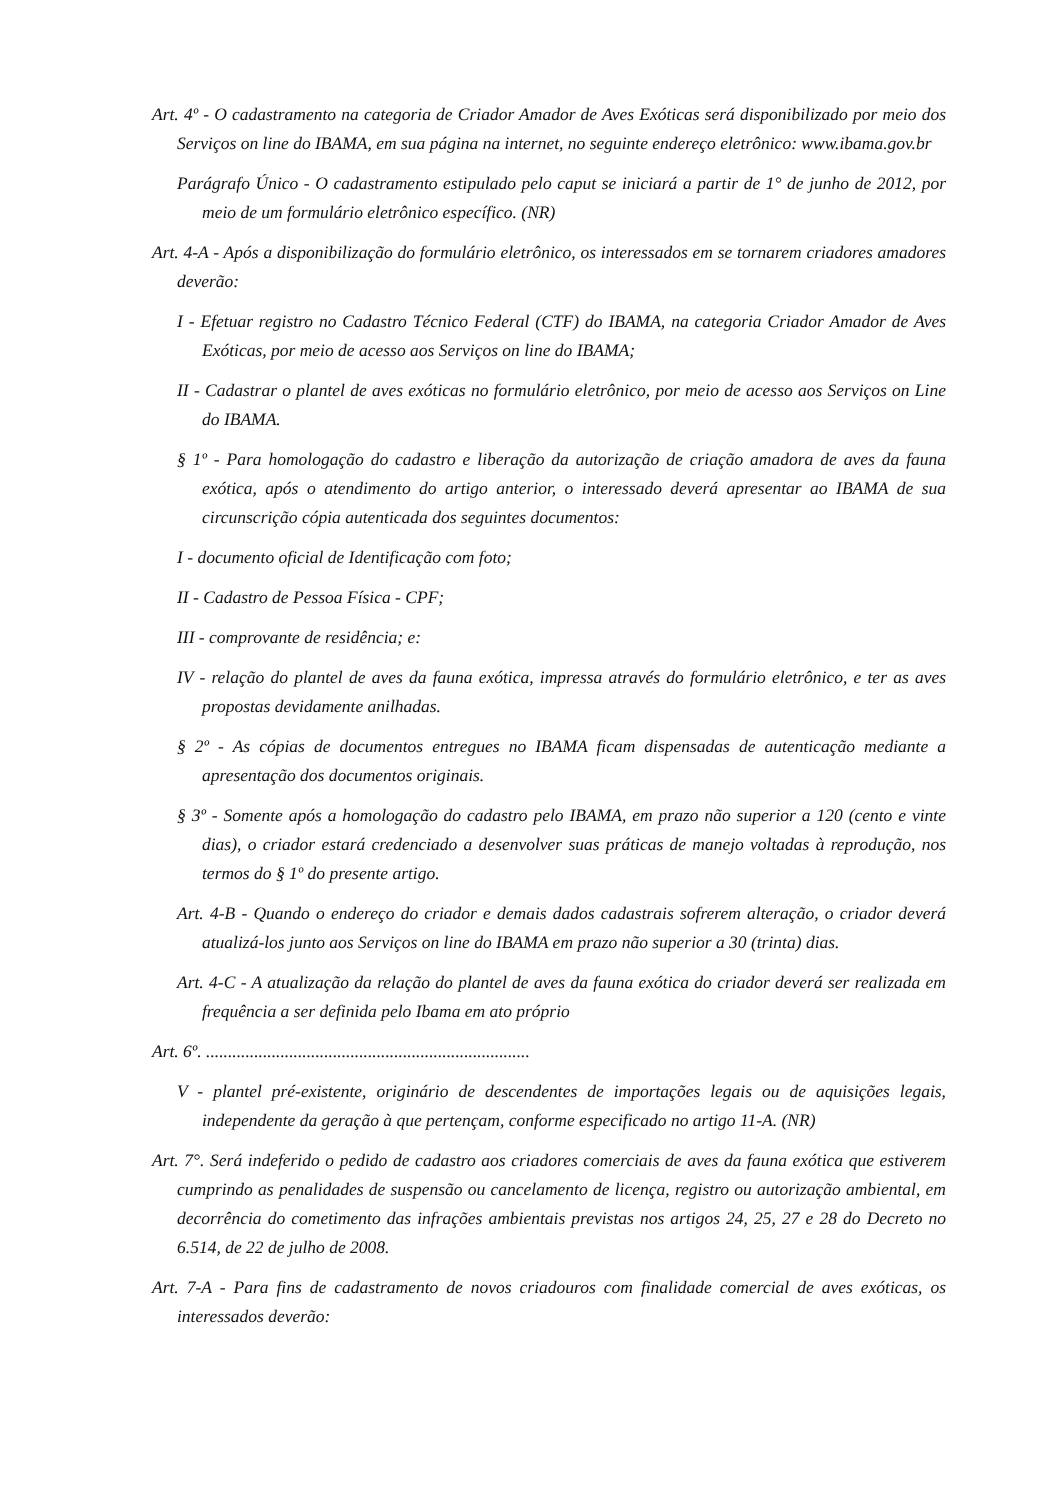Art. 4º - O cadastramento na categoria de Criador Amador de Aves Exóticas será disponibilizado por meio dos Serviços on line do IBAMA, em sua página na internet, no seguinte endereço eletrônico: www.ibama.gov.br
Parágrafo Único - O cadastramento estipulado pelo caput se iniciará a partir de 1° de junho de 2012, por meio de um formulário eletrônico específico. (NR)
Art. 4-A - Após a disponibilização do formulário eletrônico, os interessados em se tornarem criadores amadores deverão:
I - Efetuar registro no Cadastro Técnico Federal (CTF) do IBAMA, na categoria Criador Amador de Aves Exóticas, por meio de acesso aos Serviços on line do IBAMA;
II - Cadastrar o plantel de aves exóticas no formulário eletrônico, por meio de acesso aos Serviços on Line do IBAMA.
§ 1º - Para homologação do cadastro e liberação da autorização de criação amadora de aves da fauna exótica, após o atendimento do artigo anterior, o interessado deverá apresentar ao IBAMA de sua circunscrição cópia autenticada dos seguintes documentos:
I - documento oficial de Identificação com foto;
II - Cadastro de Pessoa Física - CPF;
III - comprovante de residência; e:
IV - relação do plantel de aves da fauna exótica, impressa através do formulário eletrônico, e ter as aves propostas devidamente anilhadas.
§ 2º - As cópias de documentos entregues no IBAMA ficam dispensadas de autenticação mediante a apresentação dos documentos originais.
§ 3º - Somente após a homologação do cadastro pelo IBAMA, em prazo não superior a 120 (cento e vinte dias), o criador estará credenciado a desenvolver suas práticas de manejo voltadas à reprodução, nos termos do § 1º do presente artigo.
Art. 4-B - Quando o endereço do criador e demais dados cadastrais sofrerem alteração, o criador deverá atualizá-los junto aos Serviços on line do IBAMA em prazo não superior a 30 (trinta) dias.
Art. 4-C - A atualização da relação do plantel de aves da fauna exótica do criador deverá ser realizada em frequência a ser definida pelo Ibama em ato próprio
Art. 6º. ..........................................................................
V - plantel pré-existente, originário de descendentes de importações legais ou de aquisições legais, independente da geração à que pertençam, conforme especificado no artigo 11-A. (NR)
Art. 7°. Será indeferido o pedido de cadastro aos criadores comerciais de aves da fauna exótica que estiverem cumprindo as penalidades de suspensão ou cancelamento de licença, registro ou autorização ambiental, em decorrência do cometimento das infrações ambientais previstas nos artigos 24, 25, 27 e 28 do Decreto no 6.514, de 22 de julho de 2008.
Art. 7-A - Para fins de cadastramento de novos criadouros com finalidade comercial de aves exóticas, os interessados deverão: